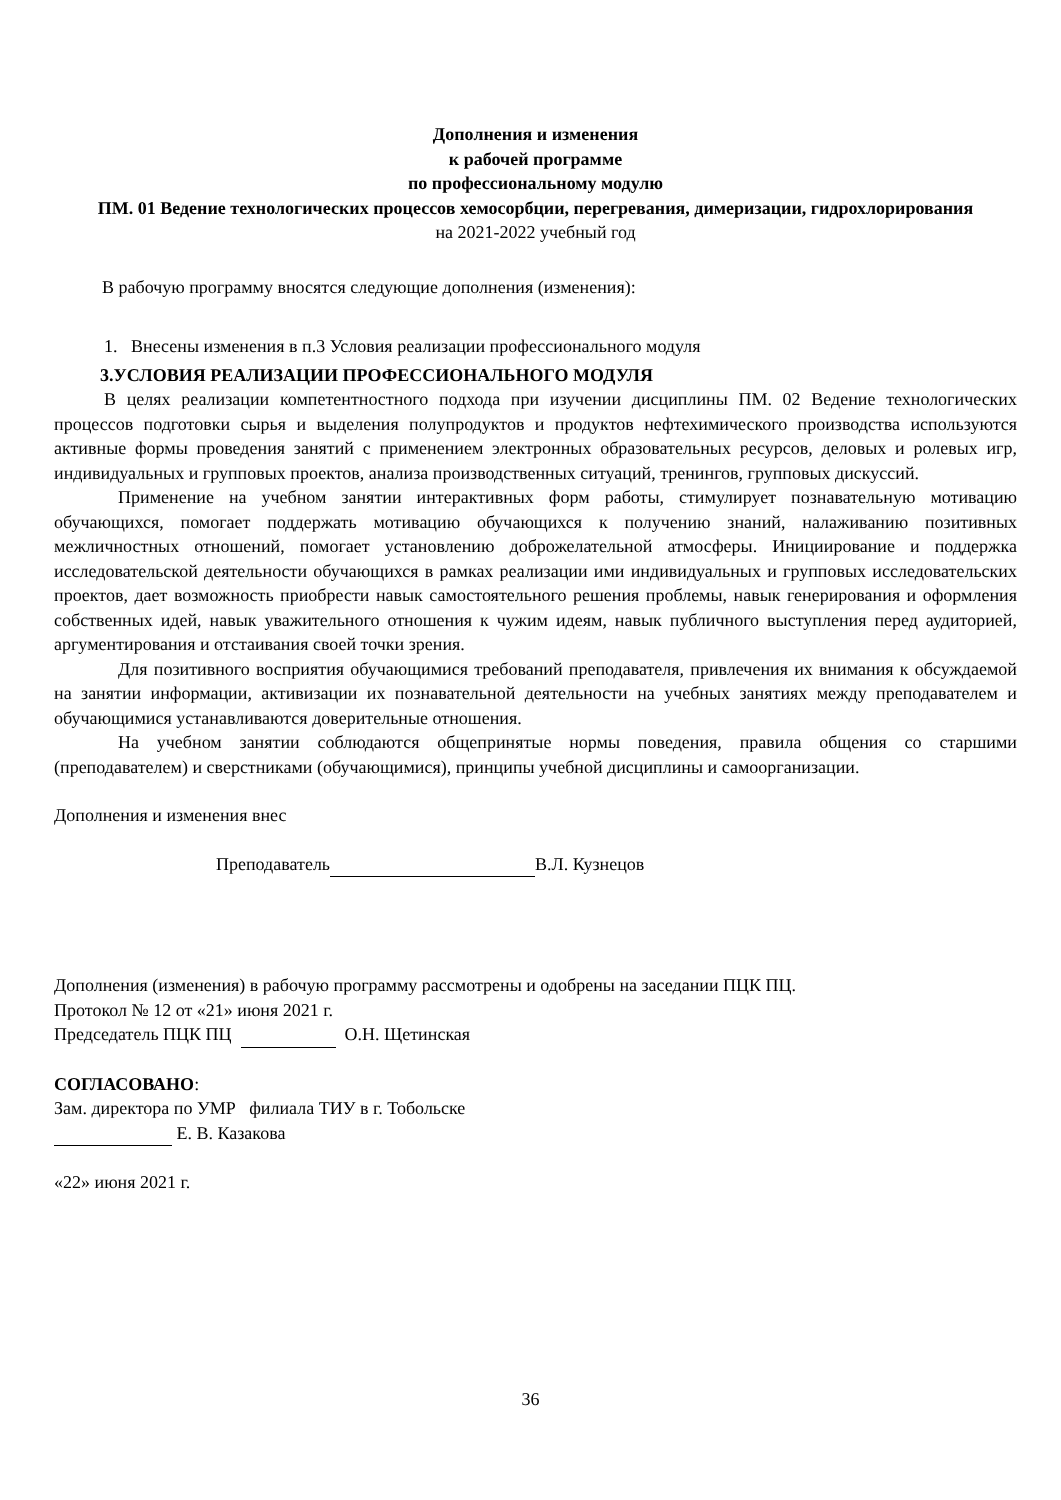Дополнения и изменения
к рабочей программе
по профессиональному модулю
ПМ. 01 Ведение технологических процессов хемосорбции, перегревания, димеризации, гидрохлорирования
на 2021-2022 учебный год
В рабочую программу вносятся следующие дополнения (изменения):
1. Внесены изменения в п.3 Условия реализации профессионального модуля
3.УСЛОВИЯ РЕАЛИЗАЦИИ ПРОФЕССИОНАЛЬНОГО МОДУЛЯ
В целях реализации компетентностного подхода при изучении дисциплины ПМ. 02 Ведение технологических процессов подготовки сырья и выделения полупродуктов и продуктов нефтехимического производства используются активные формы проведения занятий с применением электронных образовательных ресурсов, деловых и ролевых игр, индивидуальных и групповых проектов, анализа производственных ситуаций, тренингов, групповых дискуссий.
Применение на учебном занятии интерактивных форм работы, стимулирует познавательную мотивацию обучающихся, помогает поддержать мотивацию обучающихся к получению знаний, налаживанию позитивных межличностных отношений, помогает установлению доброжелательной атмосферы. Инициирование и поддержка исследовательской деятельности обучающихся в рамках реализации ими индивидуальных и групповых исследовательских проектов, дает возможность приобрести навык самостоятельного решения проблемы, навык генерирования и оформления собственных идей, навык уважительного отношения к чужим идеям, навык публичного выступления перед аудиторией, аргументирования и отстаивания своей точки зрения.
Для позитивного восприятия обучающимися требований преподавателя, привлечения их внимания к обсуждаемой на занятии информации, активизации их познавательной деятельности на учебных занятиях между преподавателем и обучающимися устанавливаются доверительные отношения.
На учебном занятии соблюдаются общепринятые нормы поведения, правила общения со старшими (преподавателем) и сверстниками (обучающимися), принципы учебной дисциплины и самоорганизации.
Дополнения и изменения внес
Преподаватель В.Л. Кузнецов
Дополнения (изменения) в рабочую программу рассмотрены и одобрены на заседании ПЦК ПЦ.
Протокол № 12 от «21» июня 2021 г.
Председатель ПЦК ПЦ О.Н. Щетинская
СОГЛАСОВАНО:
Зам. директора по УМР филиала ТИУ в г. Тобольске
Е. В. Казакова
«22» июня 2021 г.
36